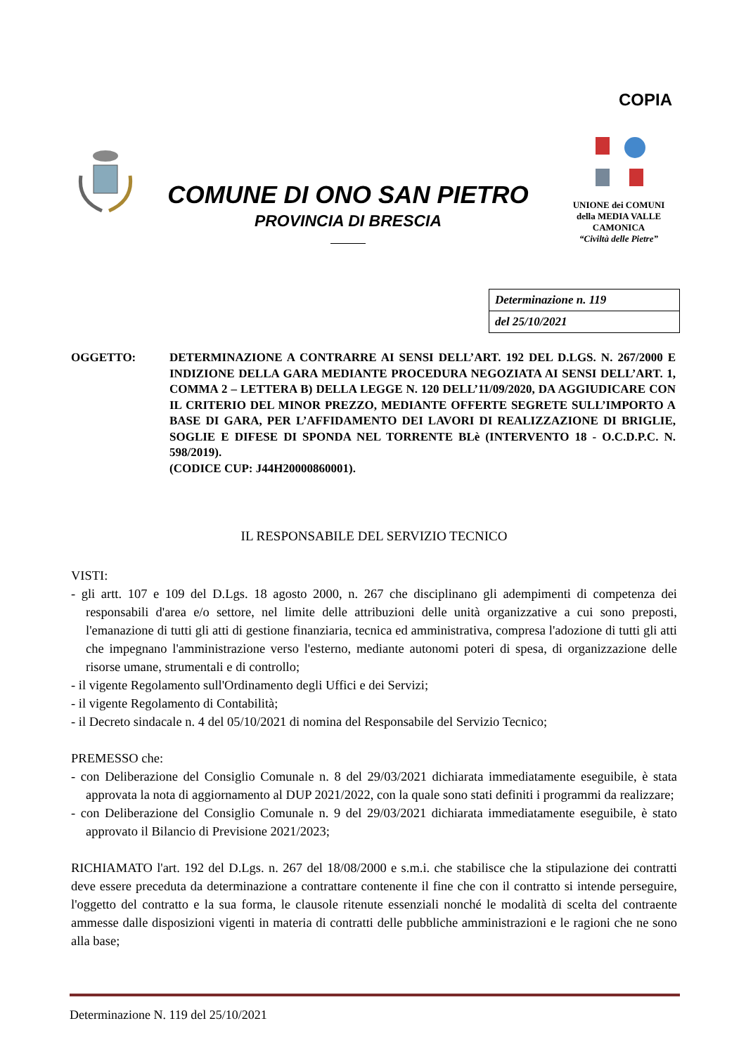COPIA
COMUNE DI ONO SAN PIETRO
PROVINCIA DI BRESCIA
UNIONE dei COMUNI
della MEDIA VALLE
CAMONICA
“Civiltà delle Pietre”
| Determinazione n. 119 |
| del 25/10/2021 |
OGGETTO: DETERMINAZIONE A CONTRARRE AI SENSI DELL’ART. 192 DEL D.LGS. N. 267/2000 E INDIZIONE DELLA GARA MEDIANTE PROCEDURA NEGOZIATA AI SENSI DELL’ART. 1, COMMA 2 – LETTERA B) DELLA LEGGE N. 120 DELL’11/09/2020, DA AGGIUDICARE CON IL CRITERIO DEL MINOR PREZZO, MEDIANTE OFFERTE SEGRETE SULL’IMPORTO A BASE DI GARA, PER L’AFFIDAMENTO DEI LAVORI DI REALIZZAZIONE DI BRIGLIE, SOGLIE E DIFESE DI SPONDA NEL TORRENTE BLè (INTERVENTO 18 - O.C.D.P.C. N. 598/2019).
(CODICE CUP: J44H20000860001).
IL RESPONSABILE DEL SERVIZIO TECNICO
VISTI:
- gli artt. 107 e 109 del D.Lgs. 18 agosto 2000, n. 267 che disciplinano gli adempimenti di competenza dei responsabili d'area e/o settore, nel limite delle attribuzioni delle unità organizzative a cui sono preposti, l'emanazione di tutti gli atti di gestione finanziaria, tecnica ed amministrativa, compresa l'adozione di tutti gli atti che impegnano l'amministrazione verso l'esterno, mediante autonomi poteri di spesa, di organizzazione delle risorse umane, strumentali e di controllo;
- il vigente Regolamento sull'Ordinamento degli Uffici e dei Servizi;
- il vigente Regolamento di Contabilità;
- il Decreto sindacale n. 4 del 05/10/2021 di nomina del Responsabile del Servizio Tecnico;
PREMESSO che:
- con Deliberazione del Consiglio Comunale n. 8 del 29/03/2021 dichiarata immediatamente eseguibile, è stata approvata la nota di aggiornamento al DUP 2021/2022, con la quale sono stati definiti i programmi da realizzare;
- con Deliberazione del Consiglio Comunale n. 9 del 29/03/2021 dichiarata immediatamente eseguibile, è stato approvato il Bilancio di Previsione 2021/2023;
RICHIAMATO l'art. 192 del D.Lgs. n. 267 del 18/08/2000 e s.m.i. che stabilisce che la stipulazione dei contratti deve essere preceduta da determinazione a contrattare contenente il fine che con il contratto si intende perseguire, l'oggetto del contratto e la sua forma, le clausole ritenute essenziali nonché le modalità di scelta del contraente ammesse dalle disposizioni vigenti in materia di contratti delle pubbliche amministrazioni e le ragioni che ne sono alla base;
Determinazione N. 119 del 25/10/2021